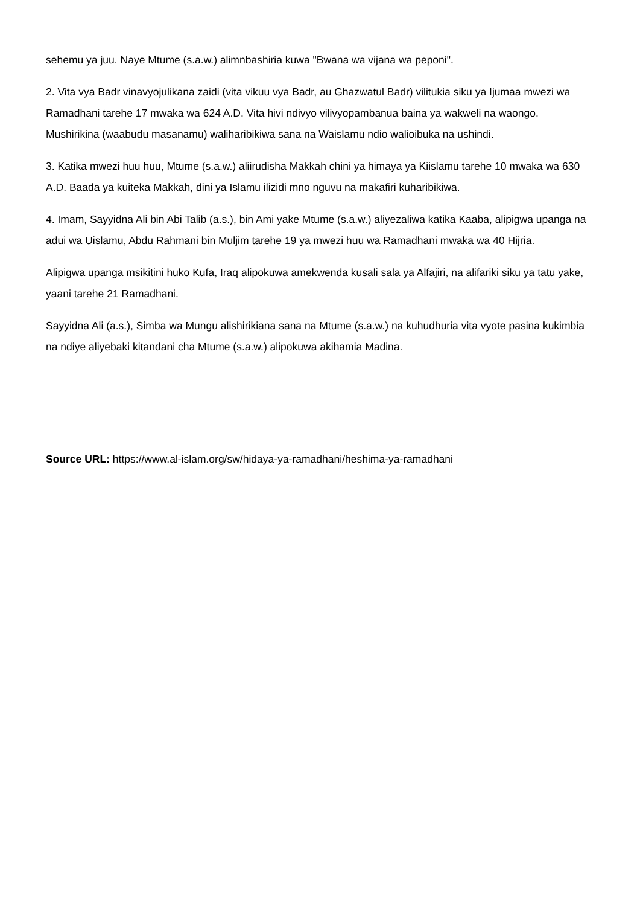sehemu ya juu. Naye Mtume (s.a.w.) alimnbashiria kuwa "Bwana wa vijana wa peponi".
2. Vita vya Badr vinavyojulikana zaidi (vita vikuu vya Badr, au Ghazwatul Badr) vilitukia siku ya Ijumaa mwezi wa Ramadhani tarehe 17 mwaka wa 624 A.D. Vita hivi ndivyo vilivyopambanua baina ya wakweli na waongo. Mushirikina (waabudu masanamu) waliharibikiwa sana na Waislamu ndio walioibuka na ushindi.
3. Katika mwezi huu huu, Mtume (s.a.w.) aliirudisha Makkah chini ya himaya ya Kiislamu tarehe 10 mwaka wa 630 A.D. Baada ya kuiteka Makkah, dini ya Islamu ilizidi mno nguvu na makafiri kuharibikiwa.
4. Imam, Sayyidna Ali bin Abi Talib (a.s.), bin Ami yake Mtume (s.a.w.) aliyezaliwa katika Kaaba, alipigwa upanga na adui wa Uislamu, Abdu Rahmani bin Muljim tarehe 19 ya mwezi huu wa Ramadhani mwaka wa 40 Hijria.
Alipigwa upanga msikitini huko Kufa, Iraq alipokuwa amekwenda kusali sala ya Alfajiri, na alifariki siku ya tatu yake, yaani tarehe 21 Ramadhani.
Sayyidna Ali (a.s.), Simba wa Mungu alishirikiana sana na Mtume (s.a.w.) na kuhudhuria vita vyote pasina kukimbia na ndiye aliyebaki kitandani cha Mtume (s.a.w.) alipokuwa akihamia Madina.
Source URL: https://www.al-islam.org/sw/hidaya-ya-ramadhani/heshima-ya-ramadhani